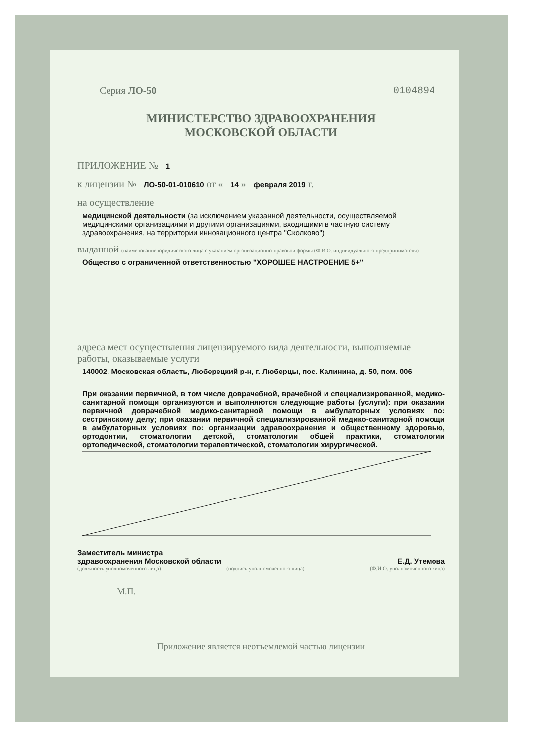Серия ЛО-50 0104894
МИНИСТЕРСТВО ЗДРАВООХРАНЕНИЯ
МОСКОВСКОЙ ОБЛАСТИ
ПРИЛОЖЕНИЕ № 1
к лицензии № ЛО-50-01-010610 от « 14 » февраля 2019 г.
на осуществление
медицинской деятельности (за исключением указанной деятельности, осуществляемой медицинскими организациями и другими организациями, входящими в частную систему здравоохранения, на территории инновационного центра "Сколково")
выданной (наименование юридического лица с указанием организационно-правовой формы (Ф.И.О. индивидуального предпринимателя)
Общество с ограниченной ответственностью "ХОРОШЕЕ НАСТРОЕНИЕ 5+"
адреса мест осуществления лицензируемого вида деятельности, выполняемые работы, оказываемые услуги
140002, Московская область, Люберецкий р-н, г. Люберцы, пос. Калинина, д. 50, пом. 006
При оказании первичной, в том числе доврачебной, врачебной и специализированной, медико-санитарной помощи организуются и выполняются следующие работы (услуги): при оказании первичной доврачебной медико-санитарной помощи в амбулаторных условиях по: сестринскому делу; при оказании первичной специализированной медико-санитарной помощи в амбулаторных условиях по: организации здравоохранения и общественному здоровью, ортодонтии, стоматологии детской, стоматологии общей практики, стоматологии ортопедической, стоматологии терапевтической, стоматологии хирургической.
Заместитель министра
здравоохранения Московской области Е.Д. Утемова
(должность уполномоченного лица) (подпись уполномоченного лица) (Ф.И.О. уполномоченного лица)
М.П.
Приложение является неотъемлемой частью лицензии